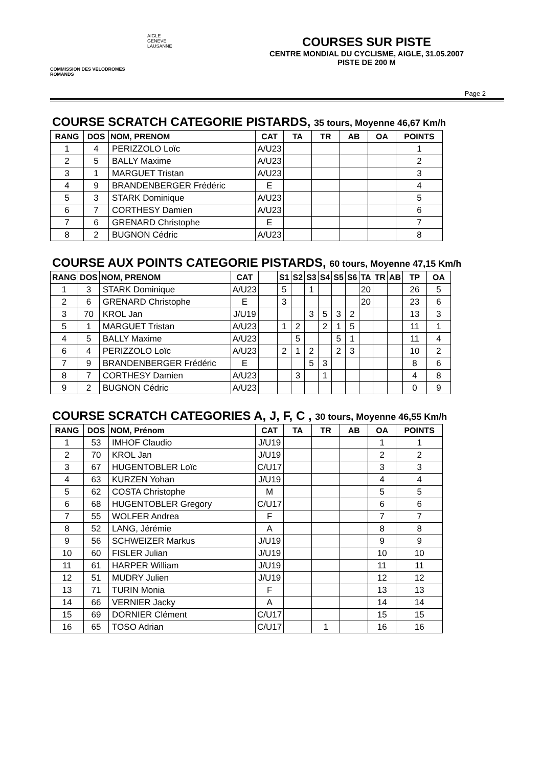COMMISSION DES VELODROMES ROMANDS
AIGLE
GENEVE
LAUSANNE
COURSES SUR PISTE
CENTRE MONDIAL DU CYCLISME, AIGLE, 31.05.2007
PISTE DE 200 M
Page 2
COURSE SCRATCH CATEGORIE PISTARDS, 35 tours, Moyenne 46,67 Km/h
| RANG | DOS | NOM, PRENOM | CAT | TA | TR | AB | OA | POINTS |
| --- | --- | --- | --- | --- | --- | --- | --- | --- |
| 1 | 4 | PERIZZOLO Loïc | A/U23 | | | | | 1 |
| 2 | 5 | BALLY Maxime | A/U23 | | | | | 2 |
| 3 | 1 | MARGUET Tristan | A/U23 | | | | | 3 |
| 4 | 9 | BRANDENBERGER Frédéric | E | | | | | 4 |
| 5 | 3 | STARK Dominique | A/U23 | | | | | 5 |
| 6 | 7 | CORTHESY Damien | A/U23 | | | | | 6 |
| 7 | 6 | GRENARD Christophe | E | | | | | 7 |
| 8 | 2 | BUGNON Cédric | A/U23 | | | | | 8 |
COURSE AUX POINTS CATEGORIE PISTARDS, 60 tours, Moyenne 47,15 Km/h
| RANG | DOS | NOM, PRENOM | CAT | | S1 | S2 | S3 | S4 | S5 | S6 | TA | TR | AB | TP | OA |
| --- | --- | --- | --- | --- | --- | --- | --- | --- | --- | --- | --- | --- | --- | --- | --- |
| 1 | 3 | STARK Dominique | A/U23 | | 5 | | 1 | | | | 20 | | | 26 | 5 |
| 2 | 6 | GRENARD Christophe | E | | 3 | | | | | | 20 | | | 23 | 6 |
| 3 | 70 | KROL Jan | J/U19 | | | | 3 | 5 | 3 | 2 | | | | 13 | 3 |
| 5 | 1 | MARGUET Tristan | A/U23 | | 1 | 2 | | 2 | 1 | 5 | | | | 11 | 1 |
| 4 | 5 | BALLY Maxime | A/U23 | | | 5 | | | 5 | 1 | | | | 11 | 4 |
| 6 | 4 | PERIZZOLO Loïc | A/U23 | | 2 | 1 | 2 | | 2 | 3 | | | | 10 | 2 |
| 7 | 9 | BRANDENBERGER Frédéric | E | | | | 5 | 3 | | | | | | 8 | 6 |
| 8 | 7 | CORTHESY Damien | A/U23 | | | 3 | | 1 | | | | | | 4 | 8 |
| 9 | 2 | BUGNON Cédric | A/U23 | | | | | | | | | | | 0 | 9 |
COURSE SCRATCH CATEGORIES A, J, F, C , 30 tours, Moyenne 46,55 Km/h
| RANG | DOS | NOM, Prénom | CAT | TA | TR | AB | OA | POINTS |
| --- | --- | --- | --- | --- | --- | --- | --- | --- |
| 1 | 53 | IMHOF Claudio | J/U19 | | | | 1 | 1 |
| 2 | 70 | KROL Jan | J/U19 | | | | 2 | 2 |
| 3 | 67 | HUGENTOBLER Loïc | C/U17 | | | | 3 | 3 |
| 4 | 63 | KURZEN Yohan | J/U19 | | | | 4 | 4 |
| 5 | 62 | COSTA Christophe | M | | | | 5 | 5 |
| 6 | 68 | HUGENTOBLER Gregory | C/U17 | | | | 6 | 6 |
| 7 | 55 | WOLFER Andrea | F | | | | 7 | 7 |
| 8 | 52 | LANG, Jérémie | A | | | | 8 | 8 |
| 9 | 56 | SCHWEIZER Markus | J/U19 | | | | 9 | 9 |
| 10 | 60 | FISLER Julian | J/U19 | | | | 10 | 10 |
| 11 | 61 | HARPER William | J/U19 | | | | 11 | 11 |
| 12 | 51 | MUDRY Julien | J/U19 | | | | 12 | 12 |
| 13 | 71 | TURIN Monia | F | | | | 13 | 13 |
| 14 | 66 | VERNIER Jacky | A | | | | 14 | 14 |
| 15 | 69 | DORNIER Clément | C/U17 | | | | 15 | 15 |
| 16 | 65 | TOSO Adrian | C/U17 | | 1 | | 16 | 16 |